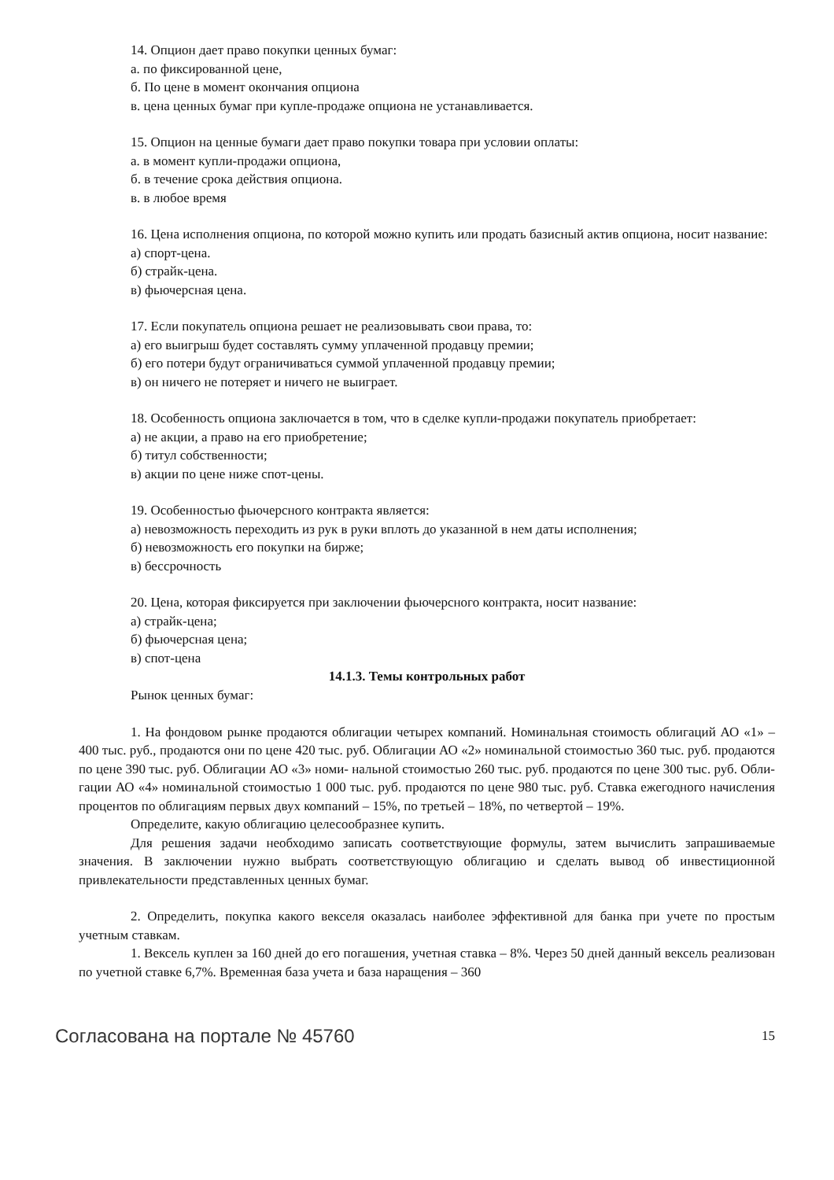14. Опцион дает право покупки ценных бумаг:
а. по фиксированной цене,
б. По цене в момент окончания опциона
в. цена ценных бумаг при купле-продаже опциона не устанавливается.
15. Опцион на ценные бумаги дает право покупки товара при условии оплаты:
а. в момент купли-продажи опциона,
б. в течение срока действия опциона.
в. в любое время
16. Цена исполнения опциона, по которой можно купить или продать базисный актив опциона, носит название:
а) спорт-цена.
б) страйк-цена.
в) фьючерсная цена.
17. Если покупатель опциона решает не реализовывать свои права, то:
а) его выигрыш будет составлять сумму уплаченной продавцу премии;
б) его потери будут ограничиваться суммой уплаченной продавцу премии;
в) он ничего не потеряет и ничего не выиграет.
18. Особенность опциона заключается в том, что в сделке купли-продажи покупатель приобретает:
а) не акции, а право на его приобретение;
б) титул собственности;
в) акции по цене ниже спот-цены.
19. Особенностью фьючерсного контракта является:
а) невозможность переходить из рук в руки вплоть до указанной в нем даты исполнения;
б) невозможность его покупки на бирже;
в) бессрочность
20. Цена, которая фиксируется при заключении фьючерсного контракта, носит название:
а) страйк-цена;
б) фьючерсная цена;
в) спот-цена
14.1.3. Темы контрольных работ
Рынок ценных бумаг:
1. На фондовом рынке продаются облигации четырех компаний. Номинальная стоимость облигаций АО «1» – 400 тыс. руб., продаются они по цене 420 тыс. руб. Облигации АО «2» номинальной стоимостью 360 тыс. руб. продаются по цене 390 тыс. руб. Облигации АО «3» номи- нальной стоимостью 260 тыс. руб. продаются по цене 300 тыс. руб. Обли- гации АО «4» номинальной стоимостью 1 000 тыс. руб. продаются по цене 980 тыс. руб. Ставка ежегодного начисления процентов по облигациям первых двух компаний – 15%, по третьей – 18%, по четвертой – 19%.
Определите, какую облигацию целесообразнее купить.
Для решения задачи необходимо записать соответствующие формулы, затем вычислить запрашиваемые значения. В заключении нужно выбрать соответствующую облигацию и сделать вывод об инвестиционной привлекательности представленных ценных бумаг.
2. Определить, покупка какого векселя оказалась наиболее эффективной для банка при учете по простым учетным ставкам.
1. Вексель куплен за 160 дней до его погашения, учетная ставка – 8%. Через 50 дней данный вексель реализован по учетной ставке 6,7%. Временная база учета и база наращения – 360
Согласована на портале № 45760 15